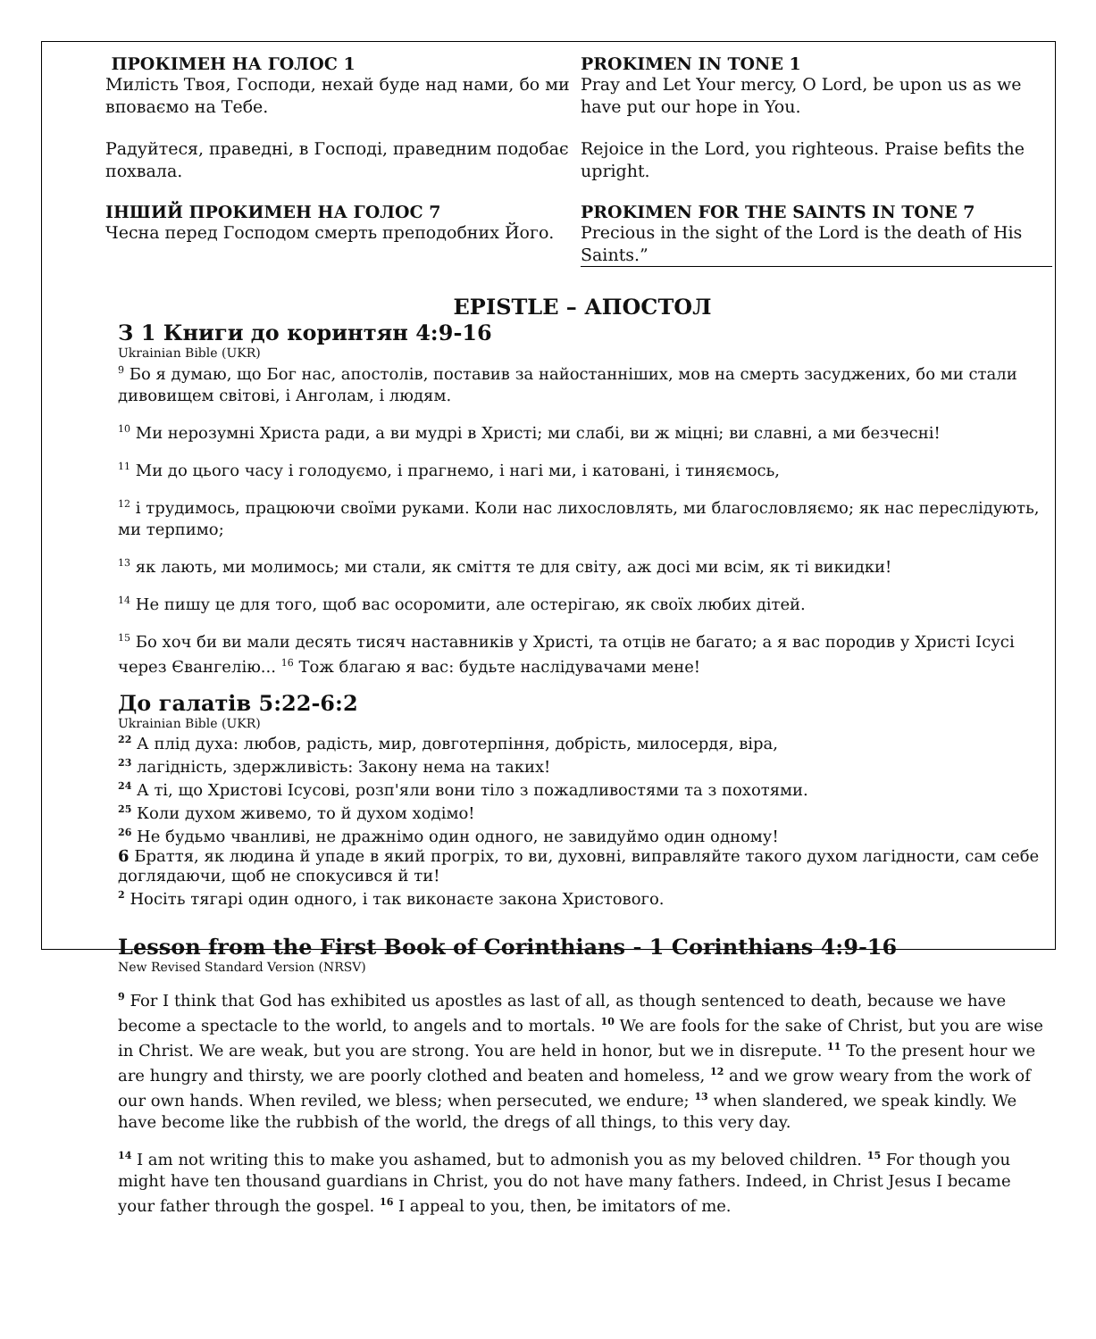ПРОКІМЕН НА ГОЛОС 1
Милість Твоя, Господи, нехай буде над нами, бо ми вповаємо на Тебе.
Радуйтеся, праведні, в Господі, праведним подобає похвала.
ІНШИЙ ПРОКИМЕН НА ГОЛОС 7
Чесна перед Господом смерть преподобних Його.
PROKIMEN IN TONE 1
Pray and Let Your mercy, O Lord, be upon us as we have put our hope in You.
Rejoice in the Lord, you righteous. Praise befits the upright.
PROKIMEN FOR THE SAINTS IN TONE 7
Precious in the sight of the Lord is the death of His Saints.”
EPISTLE – АПОСТОЛ
З 1 Книги до коринтян 4:9-16
Ukrainian Bible (UKR)
<sup>9</sup> Бо я думаю, що Бог нас, апостолів, поставив за найостанніших, мов на смерть засуджених, бо ми стали дивовищем світові, і Анголам, і людям.
<sup>10</sup> Ми нерозумні Христа ради, а ви мудрі в Христі; ми слабі, ви ж міцні; ви славні, а ми безчесні!
<sup>11</sup> Ми до цього часу і голодуємо, і прагнемо, і нагі ми, і катовані, і тиняємось,
<sup>12</sup> і трудимось, працюючи своїми руками. Коли нас лихословлять, ми благословляємо; як нас переслідують, ми терпимо;
<sup>13</sup> як лають, ми молимось; ми стали, як сміття те для світу, аж досі ми всім, як ті викидки!
<sup>14</sup> Не пишу це для того, щоб вас осоромити, але остерігаю, як своїх любих дітей.
<sup>15</sup> Бо хоч би ви мали десять тисяч наставників у Христі, та отців не багато; а я вас породив у Христі Ісусі через Євангелію... <sup>16</sup> Тож благаю я вас: будьте наслідувачами мене!
До галатів 5:22-6:2
Ukrainian Bible (UKR)
<sup>22</sup> А плід духа: любов, радість, мир, довготерпіння, добрість, милосердя, віра,
<sup>23</sup> лагідність, здержливість: Закону нема на таких!
<sup>24</sup> А ті, що Христові Ісусові, розп'яли вони тіло з пожадливостями та з похотями.
<sup>25</sup> Коли духом живемо, то й духом ходімо!
<sup>26</sup> Не будьмо чванливі, не дражнімо один одного, не завидуймо один одному!
6 Браття, як людина й упаде в який прогріх, то ви, духовні, виправляйте такого духом лагідности, сам себе доглядаючи, щоб не спокусився й ти!
<sup>2</sup> Носіть тягарі один одного, і так виконаєте закона Христового.
Lesson from the First Book of Corinthians - 1 Corinthians 4:9-16
New Revised Standard Version (NRSV)
<sup>9</sup> For I think that God has exhibited us apostles as last of all, as though sentenced to death, because we have become a spectacle to the world, to angels and to mortals. <sup>10</sup> We are fools for the sake of Christ, but you are wise in Christ. We are weak, but you are strong. You are held in honor, but we in disrepute. <sup>11</sup> To the present hour we are hungry and thirsty, we are poorly clothed and beaten and homeless, <sup>12</sup> and we grow weary from the work of our own hands. When reviled, we bless; when persecuted, we endure; <sup>13</sup> when slandered, we speak kindly. We have become like the rubbish of the world, the dregs of all things, to this very day.
<sup>14</sup> I am not writing this to make you ashamed, but to admonish you as my beloved children. <sup>15</sup> For though you might have ten thousand guardians in Christ, you do not have many fathers. Indeed, in Christ Jesus I became your father through the gospel. <sup>16</sup> I appeal to you, then, be imitators of me.